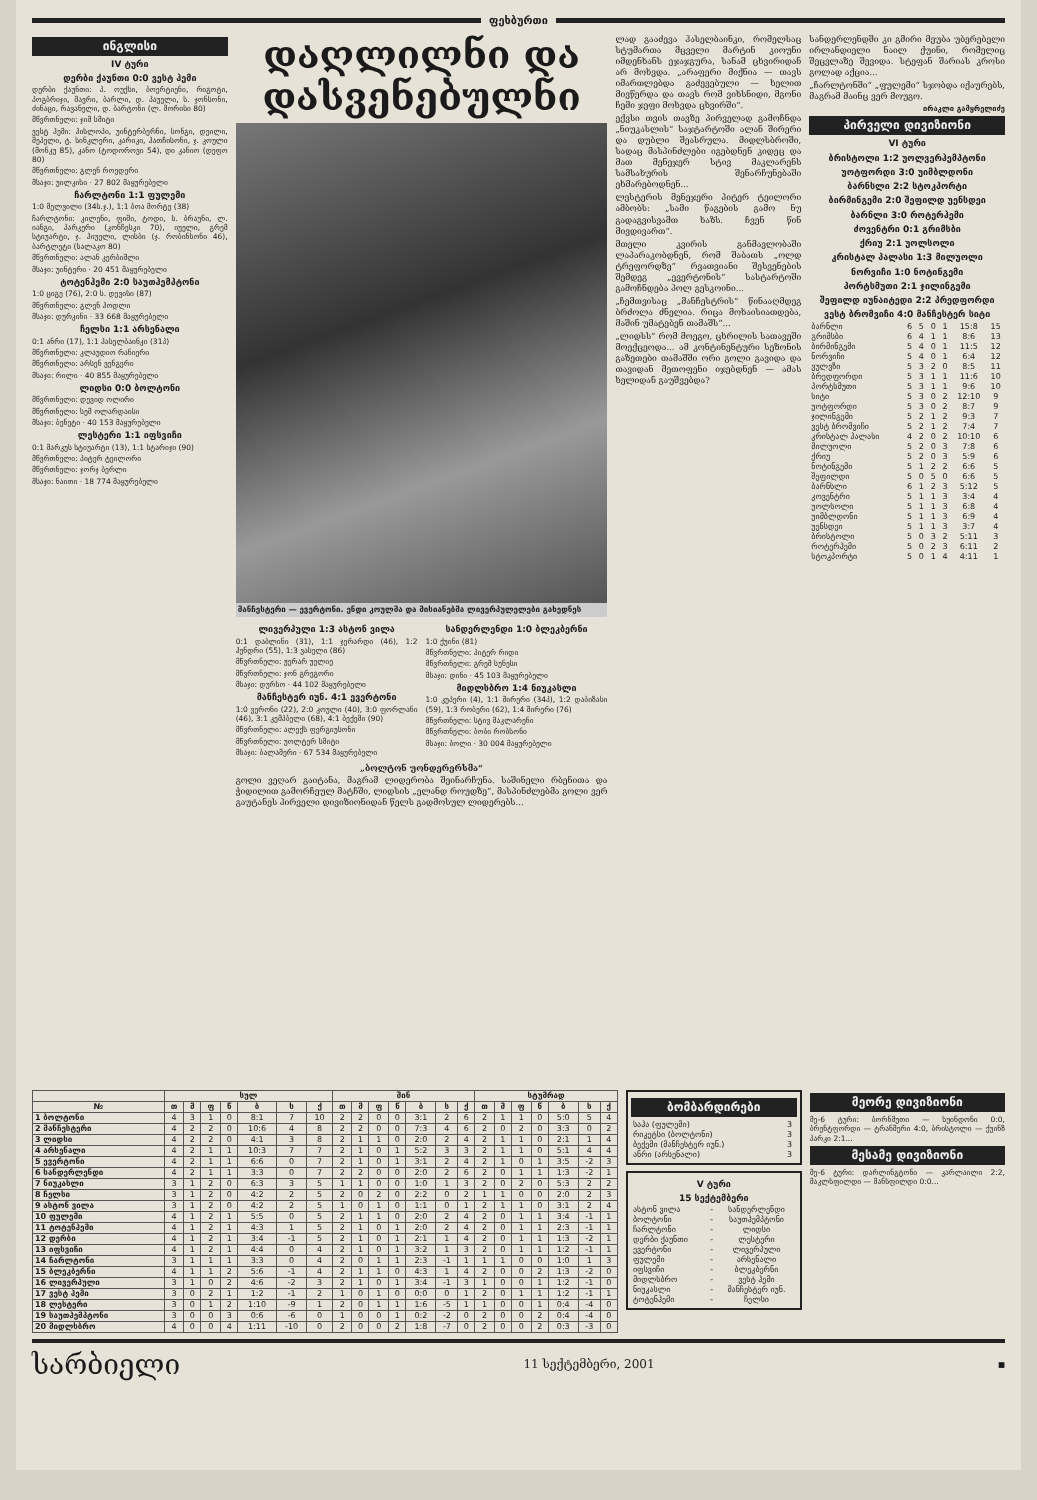ფეხბურთი
ინგლისი
IV ტური
დერბი ქაუნთი 0:0 ვესტ ჰემი
დერბი ქაუნთი: პ. ოუქსი, ბოერტიენი, რიგოტი, პოგბრიჯი, მავრი, ბარლი, დ. პაუელი, ს. ჯონსონი, ძინაცი, რავანელი, დ. ბარტონი (ლ. მორისი 80)
მწვრთნელი: ჯიმ სმიტი
ვესტ ჰემი: ჰისლოპი, უინტერბერნი, სონგი, დეილი, შეპელი, ტ. სინკლერი, კარიკი, ჰათჩისონი, ჯ. კოული (მონკუ 85), კანო (ტოდოროვი 54), დი კანიო (დეფო 80)
მწვრთნელი: გლენ როედერი
მსაჯი: უილკისი · 27 802 მაყურებელი
ჩარლტონი 1:1 ფულემი
1:0 მელვილი (34ს.ჯ.), 1:1 ბოა მორტე (38)
ჩარლტონი: კილენი, ფიში, ტოდი, ს. ბრაუნი, ლ. იანგი, პარკერი (კონჩესკი 70), იუელი, გრემ სტიუარტი, ჯ. ჰიუელი, ლისბი (ჯ. რობინსონი 46), ბარტლეტი (სალაკო 80)
მწვრთნელი: ალან კერბიშლი
მსაჯი: უინტერი · 20 451 მაყურებელი
ტოტენჰემი 2:0 საუთჰემპტონი
1:0 ციგე (76), 2:0 ს. დევისი (87)
მწვრთნელი: გლენ ჰოდლი
მსაჯი: დურკინი · 33 668 მაყურებელი
ჩელსი 1:1 არსენალი
0:1 ანრი (17), 1:1 ჰასელბაინკი (31პ)
მწვრთნელი: კლაუდიო რანიერი
მწვრთნელი: არსენ ვენგერი
მსაჯი: რილი · 40 855 მაყურებელი
ლიდსი 0:0 ბოლტონი
მწვრთნელი: დევიდ ოლირი
მწვრთნელი: სემ ოლარდაისი
მსაჯი: ბენეტი · 40 153 მაყურებელი
ლესტერი 1:1 იფსვიჩი
0:1 მარკუს სტიუარტი (13), 1:1 სტარიჯი (90)
მწვრთნელი: პიტერ ტეილორი
მწვრთნელი: ჯორჯ ბერლი
მსაჯი: ნაითი · 18 774 მაყურებელი
დაღლილნი და დასვენებულნი
მანჩესტერი — ევერტონი. ენდი კოულმა და მისიანებმა ლივერპულელები გახედნეს
ლივერპული 1:3 ასტონ ვილა
0:1 დაბლინი (31), 1:1 ჯერარდი (46), 1:2 ჰენდრი (55), 1:3 ვასელი (86)
მწვრთნელი: ჟერარ უელიე
მწვრთნელი: ჯონ გრეგორი
მსაჯი: დურსო · 44 102 მაყურებელი
მანჩესტერ იუნ. 4:1 ევერტონი
1:0 ვერონი (22), 2:0 კოული (40), 3:0 ფორლანი (46), 3:1 კემპბელი (68), 4:1 ბექემი (90)
მწვრთნელი: ალექს ფერგიუსონი
მწვრთნელი: უოლტერ სმიტი
მსაჯი: ბალამერი · 67 534 მაყურებელი
სანდერლენდი 1:0 ბლეკბერნი
1:0 ქუინი (81)
მწვრთნელი: პიტერ რიდი
მწვრთნელი: გრემ სუნესი
მსაჯი: დინი · 45 103 მაყურებელი
მიდლსბრო 1:4 ნიუკასლი
1:0 კუპერი (4), 1:1 შირერი (34პ), 1:2 დაბიზასი (59), 1:3 რობერი (62), 1:4 შირერი (76)
მწვრთნელი: სტივ მაკლარენი
მწვრთნელი: ბობი რობსონი
მსაჯი: ბოლი · 30 004 მაყურებელი
„ბოლტონ უონდერერსმა“
გოლი ვეღარ გაიტანა, მაგრამ ლიდერობა შეინარჩუნა. საშინელი რბენითა და ჭიდილით გამორჩეულ მატჩში, ლიდსის „ელანდ როუდზე“, მასპინძლებმა გოლი ვერ გაუტანეს პირველი დივიზიონიდან წელს გადმოსულ ლიდერებს...
ლად გააძევა ჰასელბაინკი, რომელსაც სტუმართა მცველი მარტინ კიოუნი იმდენხანს ეჯაჯგურა, სანამ ცხვირიდან არ მოხვდა. „არაფერი მიქნია — თავს იმართლებდა გაძევებული — ხელით მივწერდა და თავს რომ ვიხსნიდი, მგონი ჩემი ჯეფი მოხვდა ცხვირში“.
ექვსი თვის თავზე პირველად გამოჩნდა „ნიუკასლის“ საჯტარტოში ალან შირერი და დუბლი შეასრულა. მიდლსბროში, სადაც მასპინძლები იგებდნენ კიდეც და მათ მენეჯერ სტივ მაკლარენს სამსახურის შენარჩუნებაში ეხმარებოდნენ...
ლესტერის მენეჯერი პიტერ ტეილორი ამბობს: „სამი წაგების გამო ნუ გადაგვისვამთ ხაზს. ჩვენ წინ მივდივართ“.
მთელი კვირის განმავლობაში ლაპარაკობდნენ, რომ შაბათს „ოლდ ტრეფორდზე“ რვათვიანი შესვენების შემდეგ „ევერტონის“ სასტარტოში გამოჩნდება პოლ გესკოინი...
„ჩემთვისაც „მანჩესტრის“ წინააღმდეგ ბრძოლა ძნელია. რიცა მოხაისიათდება, მაშინ უმატებენ თამაშს“...
„ლიდსს“ რომ მოეგო, ცხრილის სათავეში მოექცეოდა... ამ კონტინენტური სეზონის გაზეთები თამაშში ორი გოლი გავიდა და თავიდან მეთოფენი იჯებდნენ — ამას ხელიდან გაუშვებდა?
სანდერლენდში კი გმირი მეუბა უბერებელი ირლანდიელი ნაილ ქუინი, რომელიც შეცვლაზე შევიდა. სტეფან შარიას კროსი გოლად აქცია...
„ჩარლტონში“ „ფულემი“ სჯობდა იქაურებს, მაგრამ მაინც ვერ მოუგო.
ირაკლი გამყრელიძე
პირველი დივიზიონი
VI ტური
ბრისტოლი 1:2 უოლვერჰემპტონი
უოტფორდი 3:0 უიმბლდონი
ბარნსლი 2:2 სტოკპორტი
ბირმინგემი 2:0 შეფილდ უენსდეი
ბარნლი 3:0 როტერჰემი
ძოვენტრი 0:1 გრიმსბი
ქრიუ 2:1 უოლსოლი
კრისტალ პალასი 1:3 მილუოლი
ნორვიჩი 1:0 ნოტინგემი
პორტსმუთი 2:1 ჯილინგემი
შეფილდ იუნაიტედი 2:2 პრედფორდი
ვესტ ბრომვიჩი 4:0 მანჩესტერ სიტი
| ბარნლი | 6 | 5 | 0 | 1 | 15:8 | 15 |
| გრიმსბი | 6 | 4 | 1 | 1 | 8:6 | 13 |
| ბირმინგემი | 5 | 4 | 0 | 1 | 11:5 | 12 |
| ნორვიჩი | 5 | 4 | 0 | 1 | 6:4 | 12 |
| ვულვზი | 5 | 3 | 2 | 0 | 8:5 | 11 |
| ბრედფორდი | 5 | 3 | 1 | 1 | 11:6 | 10 |
| პორტსმუთი | 5 | 3 | 1 | 1 | 9:6 | 10 |
| სიტი | 5 | 3 | 0 | 2 | 12:10 | 9 |
| უოტფორდი | 5 | 3 | 0 | 2 | 8:7 | 9 |
| ჯილინგემი | 5 | 2 | 1 | 2 | 9:3 | 7 |
| ვესტ ბრომვიჩი | 5 | 2 | 1 | 2 | 7:4 | 7 |
| კრისტალ პალასი | 4 | 2 | 0 | 2 | 10:10 | 6 |
| მილუოლი | 5 | 2 | 0 | 3 | 7:8 | 6 |
| ქრიუ | 5 | 2 | 0 | 3 | 5:9 | 6 |
| ნოტინგემი | 5 | 1 | 2 | 2 | 6:6 | 5 |
| შეფილდი | 5 | 0 | 5 | 0 | 6:6 | 5 |
| ბარნსლი | 6 | 1 | 2 | 3 | 5:12 | 5 |
| კოვენტრი | 5 | 1 | 1 | 3 | 3:4 | 4 |
| უოლსოლი | 5 | 1 | 1 | 3 | 6:8 | 4 |
| უიმბლდონი | 5 | 1 | 1 | 3 | 6:9 | 4 |
| უენსდეი | 5 | 1 | 1 | 3 | 3:7 | 4 |
| ბრისტოლი | 5 | 0 | 3 | 2 | 5:11 | 3 |
| როტერჰემი | 5 | 0 | 2 | 3 | 6:11 | 2 |
| სტოკპორტი | 5 | 0 | 1 | 4 | 4:11 | 1 |
| | სულ | | | | | | | შინ | | | | | | | სტუმრად | | | | | | |
| --- | --- | --- | --- | --- | --- | --- | --- | --- | --- | --- | --- | --- | --- | --- | --- | --- | --- | --- | --- | --- | --- |
| № | თ | მ | ფ | წ | ბ | ს | ქ | თ | მ | ფ | წ | ბ | ს | ქ | თ | მ | ფ | წ | ბ | ს | ქ |
| 1 ბოლტონი | 4 | 3 | 1 | 0 | 8:1 | 7 | 10 | 2 | 2 | 0 | 0 | 3:1 | 2 | 6 | 2 | 1 | 1 | 0 | 5:0 | 5 | 4 |
| 2 მანჩესტერი | 4 | 2 | 2 | 0 | 10:6 | 4 | 8 | 2 | 2 | 0 | 0 | 7:3 | 4 | 6 | 2 | 0 | 2 | 0 | 3:3 | 0 | 2 |
| 3 ლიდსი | 4 | 2 | 2 | 0 | 4:1 | 3 | 8 | 2 | 1 | 1 | 0 | 2:0 | 2 | 4 | 2 | 1 | 1 | 0 | 2:1 | 1 | 4 |
| 4 არსენალი | 4 | 2 | 1 | 1 | 10:3 | 7 | 7 | 2 | 1 | 0 | 1 | 5:2 | 3 | 3 | 2 | 1 | 1 | 0 | 5:1 | 4 | 4 |
| 5 ევერტონი | 4 | 2 | 1 | 1 | 6:6 | 0 | 7 | 2 | 1 | 0 | 1 | 3:1 | 2 | 4 | 2 | 1 | 0 | 1 | 3:5 | -2 | 3 |
| 6 სანდერლენდი | 4 | 2 | 1 | 1 | 3:3 | 0 | 7 | 2 | 2 | 0 | 0 | 2:0 | 2 | 6 | 2 | 0 | 1 | 1 | 1:3 | -2 | 1 |
| 7 ნიუკასლი | 3 | 1 | 2 | 0 | 6:3 | 3 | 5 | 1 | 1 | 0 | 0 | 1:0 | 1 | 3 | 2 | 0 | 2 | 0 | 5:3 | 2 | 2 |
| 8 ჩელსი | 3 | 1 | 2 | 0 | 4:2 | 2 | 5 | 2 | 0 | 2 | 0 | 2:2 | 0 | 2 | 1 | 1 | 0 | 0 | 2:0 | 2 | 3 |
| 9 ასტონ ვილა | 3 | 1 | 2 | 0 | 4:2 | 2 | 5 | 1 | 0 | 1 | 0 | 1:1 | 0 | 1 | 2 | 1 | 1 | 0 | 3:1 | 2 | 4 |
| 10 ფულემი | 4 | 1 | 2 | 1 | 5:5 | 0 | 5 | 2 | 1 | 1 | 0 | 2:0 | 2 | 4 | 2 | 0 | 1 | 1 | 3:4 | -1 | 1 |
| 11 ტოტენჰემი | 4 | 1 | 2 | 1 | 4:3 | 1 | 5 | 2 | 1 | 0 | 1 | 2:0 | 2 | 4 | 2 | 0 | 1 | 1 | 2:3 | -1 | 1 |
| 12 დერბი | 4 | 1 | 2 | 1 | 3:4 | -1 | 5 | 2 | 1 | 0 | 1 | 2:1 | 1 | 4 | 2 | 0 | 1 | 1 | 1:3 | -2 | 1 |
| 13 იფსვიჩი | 4 | 1 | 2 | 1 | 4:4 | 0 | 4 | 2 | 1 | 0 | 1 | 3:2 | 1 | 3 | 2 | 0 | 1 | 1 | 1:2 | -1 | 1 |
| 14 ჩარლტონი | 3 | 1 | 1 | 1 | 3:3 | 0 | 4 | 2 | 0 | 1 | 1 | 2:3 | -1 | 1 | 1 | 1 | 0 | 0 | 1:0 | 1 | 3 |
| 15 ბლეკბერნი | 4 | 1 | 1 | 2 | 5:6 | -1 | 4 | 2 | 1 | 1 | 0 | 4:3 | 1 | 4 | 2 | 0 | 0 | 2 | 1:3 | -2 | 0 |
| 16 ლივერპული | 3 | 1 | 0 | 2 | 4:6 | -2 | 3 | 2 | 1 | 0 | 1 | 3:4 | -1 | 3 | 1 | 0 | 0 | 1 | 1:2 | -1 | 0 |
| 17 ვესტ ჰემი | 3 | 0 | 2 | 1 | 1:2 | -1 | 2 | 1 | 0 | 1 | 0 | 0:0 | 0 | 1 | 2 | 0 | 1 | 1 | 1:2 | -1 | 1 |
| 18 ლესტერი | 3 | 0 | 1 | 2 | 1:10 | -9 | 1 | 2 | 0 | 1 | 1 | 1:6 | -5 | 1 | 1 | 0 | 0 | 1 | 0:4 | -4 | 0 |
| 19 საუთჰემპტონი | 3 | 0 | 0 | 3 | 0:6 | -6 | 0 | 1 | 0 | 0 | 1 | 0:2 | -2 | 0 | 2 | 0 | 0 | 2 | 0:4 | -4 | 0 |
| 20 მიდლსბრო | 4 | 0 | 0 | 4 | 1:11 | -10 | 0 | 2 | 0 | 0 | 2 | 1:8 | -7 | 0 | 2 | 0 | 0 | 2 | 0:3 | -3 | 0 |
ბომბარდირები
| საჰა (ფულემი) | 3 |
| რიკეტსი (ბოლტონი) | 3 |
| ბექემი (მანჩესტერ იუნ.) | 3 |
| ანრი (არსენალი) | 3 |
V ტური
15 სექტემბერი
| ასტონ ვილა | - | სანდერლენდი |
| ბოლტონი | - | საუთჰემპტონი |
| ჩარლტონი | - | ლიდსი |
| დერბი ქაუნთი | - | ლესტერი |
| ევერტონი | - | ლივერპული |
| ფულემი | - | არსენალი |
| იფსვიჩი | - | ბლეკბერნი |
| მიდლსბრო | - | ვესტ ჰემი |
| ნიუკასლი | - | მანჩესტერ იუნ. |
| ტოტენჰემი | - | ჩელსი |
მეორე დივიზიონი
მე-6 ტური: ბორნმუთი — სუინდონი 0:0, ბრენტფორდი — ტრანმერი 4:0, ბრისტოლი — ქუინზ პარკი 2:1...
მესამე დივიზიონი
მე-6 ტური: დარლინგტონი — კარლაილი 2:2, მაკლსფილდი — მანსფილდი 0:0...
სარბიელი 11 სექტემბერი, 2001 ■